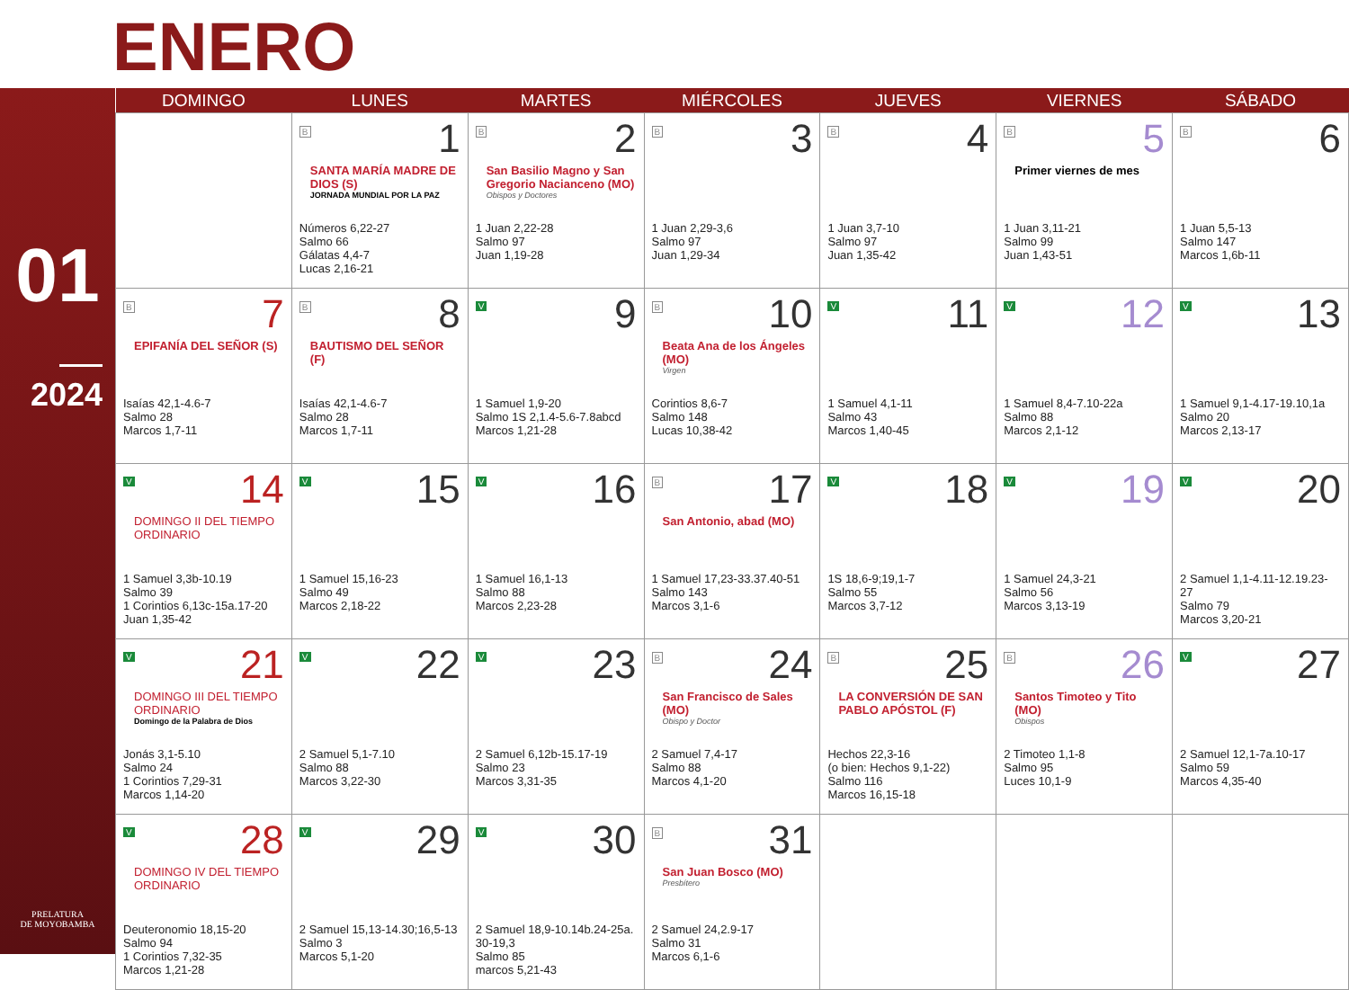ENERO
01
2024
PRELATURA
DE MOYOBAMBA
| DOMINGO | LUNES | MARTES | MIÉRCOLES | JUEVES | VIERNES | SÁBADO |
| --- | --- | --- | --- | --- | --- | --- |
| | B 1 SANTA MARÍA MADRE DE DIOS (S) JORNADA MUNDIAL POR LA PAZ Números 6,22-27 Salmo 66 Gálatas 4,4-7 Lucas 2,16-21 | B 2 San Basilio Magno y San Gregorio Nacianceno (MO) Obispos y Doctores 1 Juan 2,22-28 Salmo 97 Juan 1,19-28 | B 3 1 Juan 2,29-3,6 Salmo 97 Juan 1,29-34 | B 4 1 Juan 3,7-10 Salmo 97 Juan 1,35-42 | B 5 Primer viernes de mes 1 Juan 3,11-21 Salmo 99 Juan 1,43-51 | B 6 1 Juan 5,5-13 Salmo 147 Marcos 1,6b-11 |
| B 7 EPIFANÍA DEL SEÑOR (S) Isaías 42,1-4.6-7 Salmo 28 Marcos 1,7-11 | B 8 BAUTISMO DEL SEÑOR (F) Isaías 42,1-4.6-7 Salmo 28 Marcos 1,7-11 | V 9 1 Samuel 1,9-20 Salmo 1S 2,1.4-5.6-7.8abcd Marcos 1,21-28 | B 10 Beata Ana de los Ángeles (MO) Virgen Corintios 8,6-7 Salmo 148 Lucas 10,38-42 | V 11 1 Samuel 4,1-11 Salmo 43 Marcos 1,40-45 | V 12 1 Samuel 8,4-7.10-22a Salmo 88 Marcos 2,1-12 | V 13 1 Samuel 9,1-4.17-19.10,1a Salmo 20 Marcos 2,13-17 |
| V 14 DOMINGO II DEL TIEMPO ORDINARIO 1 Samuel 3,3b-10.19 Salmo 39 1 Corintios 6,13c-15a.17-20 Juan 1,35-42 | V 15 1 Samuel 15,16-23 Salmo 49 Marcos 2,18-22 | V 16 1 Samuel 16,1-13 Salmo 88 Marcos 2,23-28 | B 17 San Antonio, abad (MO) 1 Samuel 17,23-33.37.40-51 Salmo 143 Marcos 3,1-6 | V 18 1S 18,6-9;19,1-7 Salmo 55 Marcos 3,7-12 | V 19 1 Samuel 24,3-21 Salmo 56 Marcos 3,13-19 | V 20 2 Samuel 1,1-4.11-12.19.23-27 Salmo 79 Marcos 3,20-21 |
| V 21 DOMINGO III DEL TIEMPO ORDINARIO Domingo de la Palabra de Dios Jonás 3,1-5.10 Salmo 24 1 Corintios 7,29-31 Marcos 1,14-20 | V 22 2 Samuel 5,1-7.10 Salmo 88 Marcos 3,22-30 | V 23 2 Samuel 6,12b-15.17-19 Salmo 23 Marcos 3,31-35 | B 24 San Francisco de Sales (MO) Obispo y Doctor 2 Samuel 7,4-17 Salmo 88 Marcos 4,1-20 | B 25 LA CONVERSIÓN DE SAN PABLO APÓSTOL (F) Hechos 22,3-16 (o bien: Hechos 9,1-22) Salmo 116 Marcos 16,15-18 | B 26 Santos Timoteo y Tito (MO) Obispos 2 Timoteo 1,1-8 Salmo 95 Luces 10,1-9 | V 27 2 Samuel 12,1-7a.10-17 Salmo 59 Marcos 4,35-40 |
| V 28 DOMINGO IV DEL TIEMPO ORDINARIO Deuteronomio 18,15-20 Salmo 94 1 Corintios 7,32-35 Marcos 1,21-28 | V 29 2 Samuel 15,13-14.30;16,5-13 Salmo 3 Marcos 5,1-20 | V 30 2 Samuel 18,9-10.14b.24-25a. 30-19,3 Salmo 85 marcos 5,21-43 | B 31 San Juan Bosco (MO) Presbítero 2 Samuel 24,2.9-17 Salmo 31 Marcos 6,1-6 | | | |